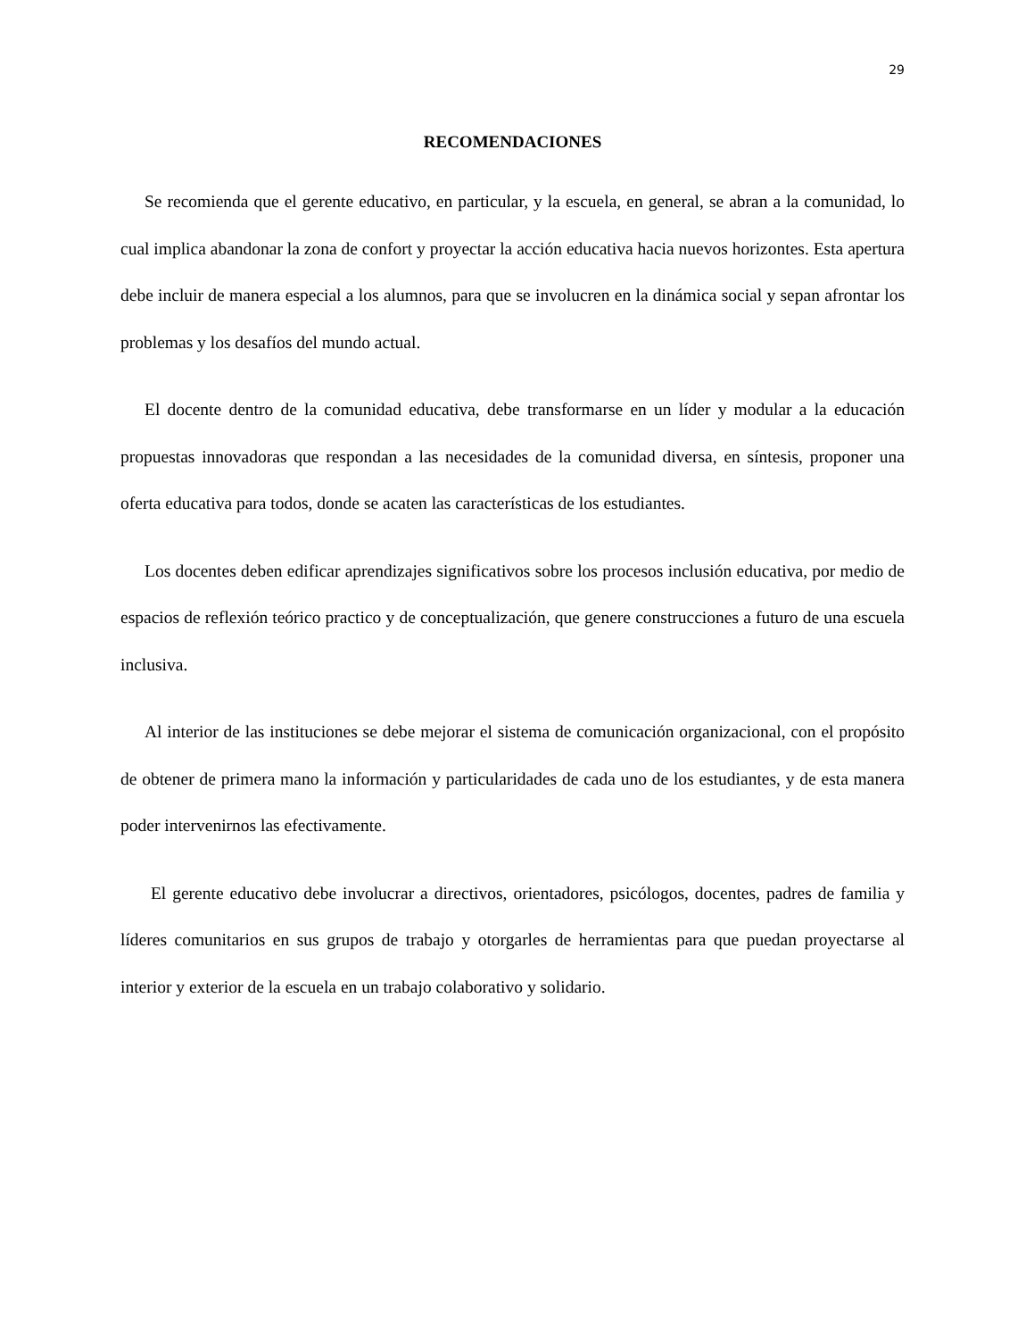29
RECOMENDACIONES
Se recomienda que el gerente educativo, en particular, y la escuela, en general, se abran a la comunidad, lo cual implica abandonar la zona de confort y proyectar la acción educativa hacia nuevos horizontes. Esta apertura debe incluir de manera especial a los alumnos, para que se involucren en la dinámica social y sepan afrontar los problemas y los desafíos del mundo actual.
El docente dentro de la comunidad educativa, debe transformarse en un líder y modular a la educación propuestas innovadoras que respondan a las necesidades de la comunidad diversa, en síntesis, proponer una oferta educativa para todos, donde se acaten las características de los estudiantes.
Los docentes deben edificar aprendizajes significativos sobre los procesos inclusión educativa, por medio de espacios de reflexión teórico practico y de conceptualización, que genere construcciones a futuro de una escuela inclusiva.
Al interior de las instituciones se debe mejorar el sistema de comunicación organizacional, con el propósito de obtener de primera mano la información y particularidades de cada uno de los estudiantes, y de esta manera poder intervenirnos las efectivamente.
El gerente educativo debe involucrar a directivos, orientadores, psicólogos, docentes, padres de familia y líderes comunitarios en sus grupos de trabajo y otorgarles de herramientas para que puedan proyectarse al interior y exterior de la escuela en un trabajo colaborativo y solidario.